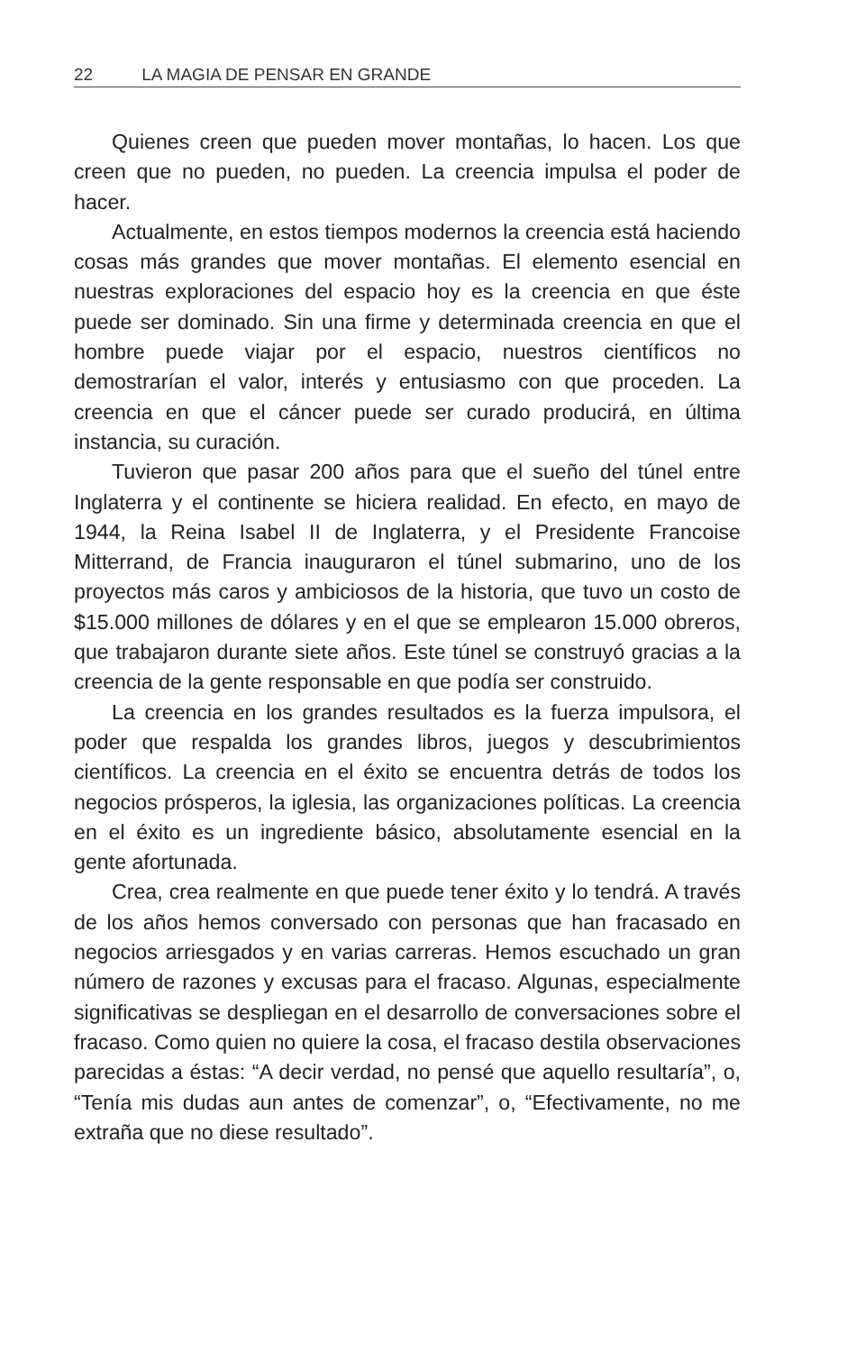22 LA MAGIA DE PENSAR EN GRANDE
Quienes creen que pueden mover montañas, lo hacen. Los que creen que no pueden, no pueden. La creencia impulsa el poder de hacer.
Actualmente, en estos tiempos modernos la creencia está haciendo cosas más grandes que mover montañas. El elemento esencial en nuestras exploraciones del espacio hoy es la creencia en que éste puede ser dominado. Sin una firme y determinada creencia en que el hombre puede viajar por el espacio, nuestros científicos no demostrarían el valor, interés y entusiasmo con que proceden. La creencia en que el cáncer puede ser curado producirá, en última instancia, su curación.
Tuvieron que pasar 200 años para que el sueño del túnel entre Inglaterra y el continente se hiciera realidad. En efecto, en mayo de 1944, la Reina Isabel II de Inglaterra, y el Presidente Francoise Mitterrand, de Francia inauguraron el túnel submarino, uno de los proyectos más caros y ambiciosos de la historia, que tuvo un costo de $15.000 millones de dólares y en el que se emplearon 15.000 obreros, que trabajaron durante siete años. Este túnel se construyó gracias a la creencia de la gente responsable en que podía ser construido.
La creencia en los grandes resultados es la fuerza impulsora, el poder que respalda los grandes libros, juegos y descubrimientos científicos. La creencia en el éxito se encuentra detrás de todos los negocios prósperos, la iglesia, las organizaciones políticas. La creencia en el éxito es un ingrediente básico, absolutamente esencial en la gente afortunada.
Crea, crea realmente en que puede tener éxito y lo tendrá. A través de los años hemos conversado con personas que han fracasado en negocios arriesgados y en varias carreras. Hemos escuchado un gran número de razones y excusas para el fracaso. Algunas, especialmente significativas se despliegan en el desarrollo de conversaciones sobre el fracaso. Como quien no quiere la cosa, el fracaso destila observaciones parecidas a éstas: “A decir verdad, no pensé que aquello resultaría”, o, “Tenía mis dudas aun antes de comenzar”, o, “Efectivamente, no me extraña que no diese resultado”.